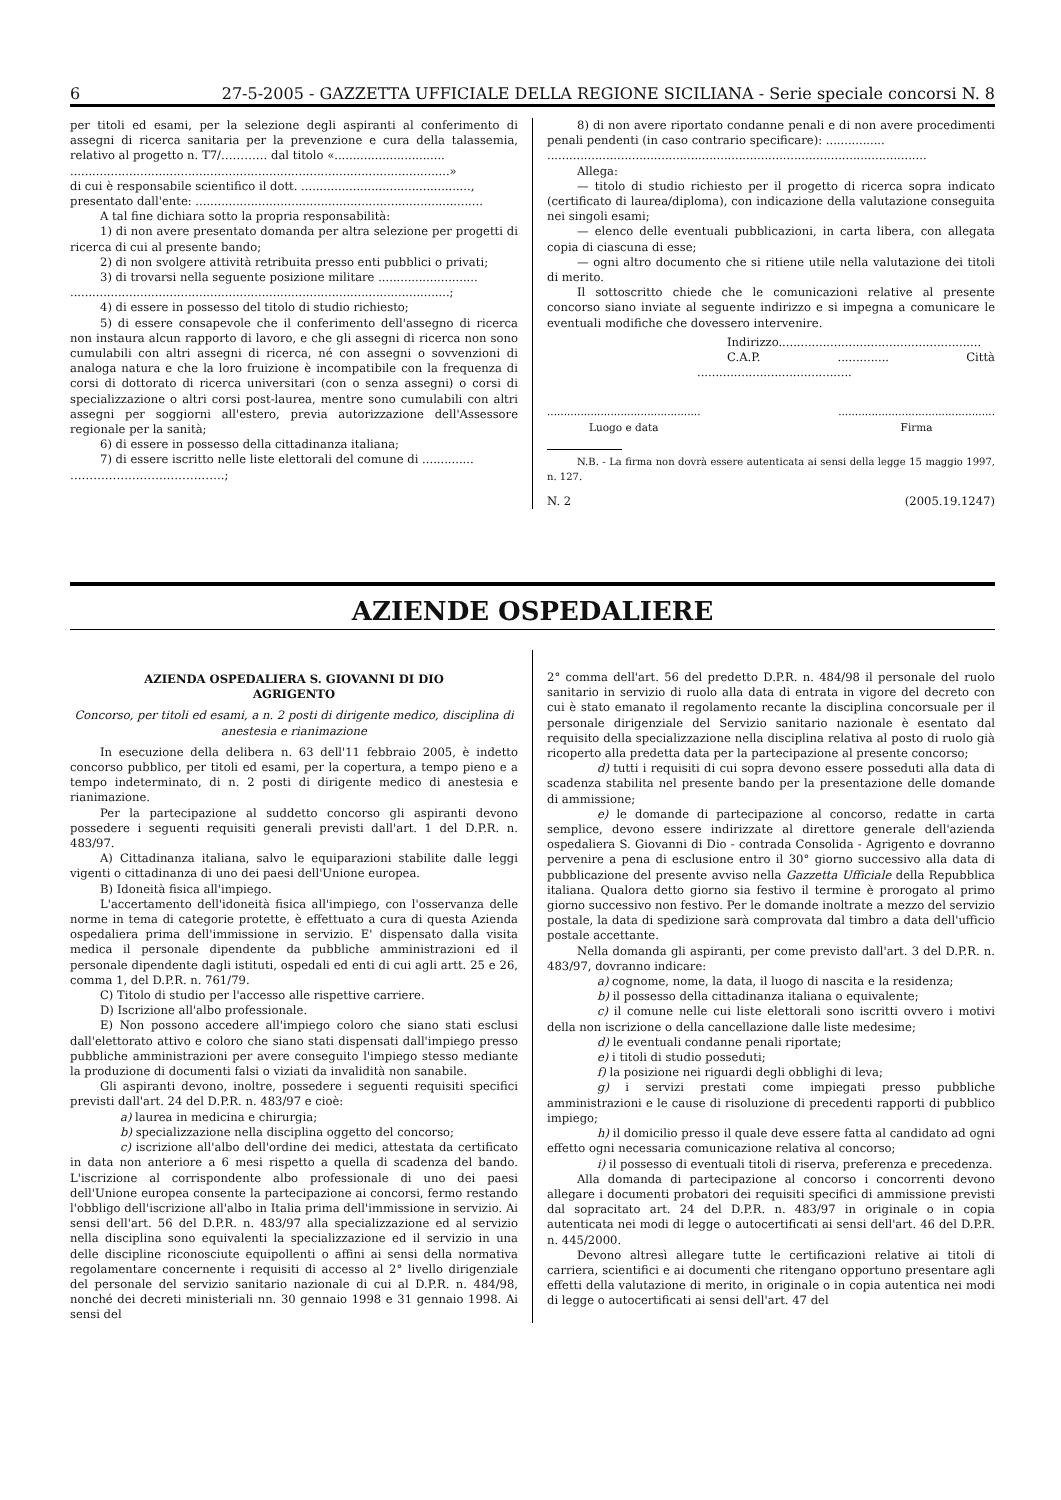6 27-5-2005 - GAZZETTA UFFICIALE DELLA REGIONE SICILIANA - Serie speciale concorsi N. 8
per titoli ed esami, per la selezione degli aspiranti al conferimento di assegni di ricerca sanitaria per la prevenzione e cura della talassemia, relativo al progetto n. T7/………… dal titolo «..............................
.......................................................................................................»
di cui è responsabile scientifico il dott. ..............................................,
presentato dall'ente: ..............................................................................
A tal fine dichiara sotto la propria responsabilità:
1) di non avere presentato domanda per altra selezione per progetti di ricerca di cui al presente bando;
2) di non svolgere attività retribuita presso enti pubblici o privati;
3) di trovarsi nella seguente posizione militare ...........................
.......................................................................................................;
4) di essere in possesso del titolo di studio richiesto;
5) di essere consapevole che il conferimento dell'assegno di ricerca non instaura alcun rapporto di lavoro, e che gli assegni di ricerca non sono cumulabili con altri assegni di ricerca, né con assegni o sovvenzioni di analoga natura e che la loro fruizione è incompatibile con la frequenza di corsi di dottorato di ricerca universitari (con o senza assegni) o corsi di specializzazione o altri corsi post-laurea, mentre sono cumulabili con altri assegni per soggiorni all'estero, previa autorizzazione dell'Assessore regionale per la sanità;
6) di essere in possesso della cittadinanza italiana;
7) di essere iscritto nelle liste elettorali del comune di ..............
………………………………….;
8) di non avere riportato condanne penali e di non avere procedimenti penali pendenti (in caso contrario specificare): ................
.......................................................................................................
Allega:
— titolo di studio richiesto per il progetto di ricerca sopra indicato (certificato di laurea/diploma), con indicazione della valutazione conseguita nei singoli esami;
— elenco delle eventuali pubblicazioni, in carta libera, con allegata copia di ciascuna di esse;
— ogni altro documento che si ritiene utile nella valutazione dei titoli di merito.
Il sottoscritto chiede che le comunicazioni relative al presente concorso siano inviate al seguente indirizzo e si impegna a comunicare le eventuali modifiche che dovessero intervenire.
Indirizzo.......................................................
C.A.P. .............. Città ..........................................
..............................................
Luogo e data
...............................................
Firma
N.B. - La firma non dovrà essere autenticata ai sensi della legge 15 maggio 1997, n. 127.
N. 2 (2005.19.1247)
AZIENDE OSPEDALIERE
AZIENDA OSPEDALIERA S. GIOVANNI DI DIO
AGRIGENTO
Concorso, per titoli ed esami, a n. 2 posti di dirigente medico, disciplina di anestesia e rianimazione
In esecuzione della delibera n. 63 dell'11 febbraio 2005, è indetto concorso pubblico, per titoli ed esami, per la copertura, a tempo pieno e a tempo indeterminato, di n. 2 posti di dirigente medico di anestesia e rianimazione.
Per la partecipazione al suddetto concorso gli aspiranti devono possedere i seguenti requisiti generali previsti dall'art. 1 del D.P.R. n. 483/97.
A) Cittadinanza italiana, salvo le equiparazioni stabilite dalle leggi vigenti o cittadinanza di uno dei paesi dell'Unione europea.
B) Idoneità fisica all'impiego.
L'accertamento dell'idoneità fisica all'impiego, con l'osservanza delle norme in tema di categorie protette, è effettuato a cura di questa Azienda ospedaliera prima dell'immissione in servizio. E' dispensato dalla visita medica il personale dipendente da pubbliche amministrazioni ed il personale dipendente dagli istituti, ospedali ed enti di cui agli artt. 25 e 26, comma 1, del D.P.R. n. 761/79.
C) Titolo di studio per l'accesso alle rispettive carriere.
D) Iscrizione all'albo professionale.
E) Non possono accedere all'impiego coloro che siano stati esclusi dall'elettorato attivo e coloro che siano stati dispensati dall'impiego presso pubbliche amministrazioni per avere conseguito l'impiego stesso mediante la produzione di documenti falsi o viziati da invalidità non sanabile.
Gli aspiranti devono, inoltre, possedere i seguenti requisiti specifici previsti dall'art. 24 del D.P.R. n. 483/97 e cioè:
a) laurea in medicina e chirurgia;
b) specializzazione nella disciplina oggetto del concorso;
c) iscrizione all'albo dell'ordine dei medici, attestata da certificato in data non anteriore a 6 mesi rispetto a quella di scadenza del bando. L'iscrizione al corrispondente albo professionale di uno dei paesi dell'Unione europea consente la partecipazione ai concorsi, fermo restando l'obbligo dell'iscrizione all'albo in Italia prima dell'immissione in servizio. Ai sensi dell'art. 56 del D.P.R. n. 483/97 alla specializzazione ed al servizio nella disciplina sono equivalenti la specializzazione ed il servizio in una delle discipline riconosciute equipollenti o affini ai sensi della normativa regolamentare concernente i requisiti di accesso al 2° livello dirigenziale del personale del servizio sanitario nazionale di cui al D.P.R. n. 484/98, nonché dei decreti ministeriali nn. 30 gennaio 1998 e 31 gennaio 1998. Ai sensi del
2° comma dell'art. 56 del predetto D.P.R. n. 484/98 il personale del ruolo sanitario in servizio di ruolo alla data di entrata in vigore del decreto con cui è stato emanato il regolamento recante la disciplina concorsuale per il personale dirigenziale del Servizio sanitario nazionale è esentato dal requisito della specializzazione nella disciplina relativa al posto di ruolo già ricoperto alla predetta data per la partecipazione al presente concorso;
d) tutti i requisiti di cui sopra devono essere posseduti alla data di scadenza stabilita nel presente bando per la presentazione delle domande di ammissione;
e) le domande di partecipazione al concorso, redatte in carta semplice, devono essere indirizzate al direttore generale dell'azienda ospedaliera S. Giovanni di Dio - contrada Consolida - Agrigento e dovranno pervenire a pena di esclusione entro il 30° giorno successivo alla data di pubblicazione del presente avviso nella Gazzetta Ufficiale della Repubblica italiana. Qualora detto giorno sia festivo il termine è prorogato al primo giorno successivo non festivo. Per le domande inoltrate a mezzo del servizio postale, la data di spedizione sarà comprovata dal timbro a data dell'ufficio postale accettante.
Nella domanda gli aspiranti, per come previsto dall'art. 3 del D.P.R. n. 483/97, dovranno indicare:
a) cognome, nome, la data, il luogo di nascita e la residenza;
b) il possesso della cittadinanza italiana o equivalente;
c) il comune nelle cui liste elettorali sono iscritti ovvero i motivi della non iscrizione o della cancellazione dalle liste medesime;
d) le eventuali condanne penali riportate;
e) i titoli di studio posseduti;
f) la posizione nei riguardi degli obblighi di leva;
g) i servizi prestati come impiegati presso pubbliche amministrazioni e le cause di risoluzione di precedenti rapporti di pubblico impiego;
h) il domicilio presso il quale deve essere fatta al candidato ad ogni effetto ogni necessaria comunicazione relativa al concorso;
i) il possesso di eventuali titoli di riserva, preferenza e precedenza.
Alla domanda di partecipazione al concorso i concorrenti devono allegare i documenti probatori dei requisiti specifici di ammissione previsti dal sopracitato art. 24 del D.P.R. n. 483/97 in originale o in copia autenticata nei modi di legge o autocertificati ai sensi dell'art. 46 del D.P.R. n. 445/2000.
Devono altresì allegare tutte le certificazioni relative ai titoli di carriera, scientifici e ai documenti che ritengano opportuno presentare agli effetti della valutazione di merito, in originale o in copia autentica nei modi di legge o autocertificati ai sensi dell'art. 47 del